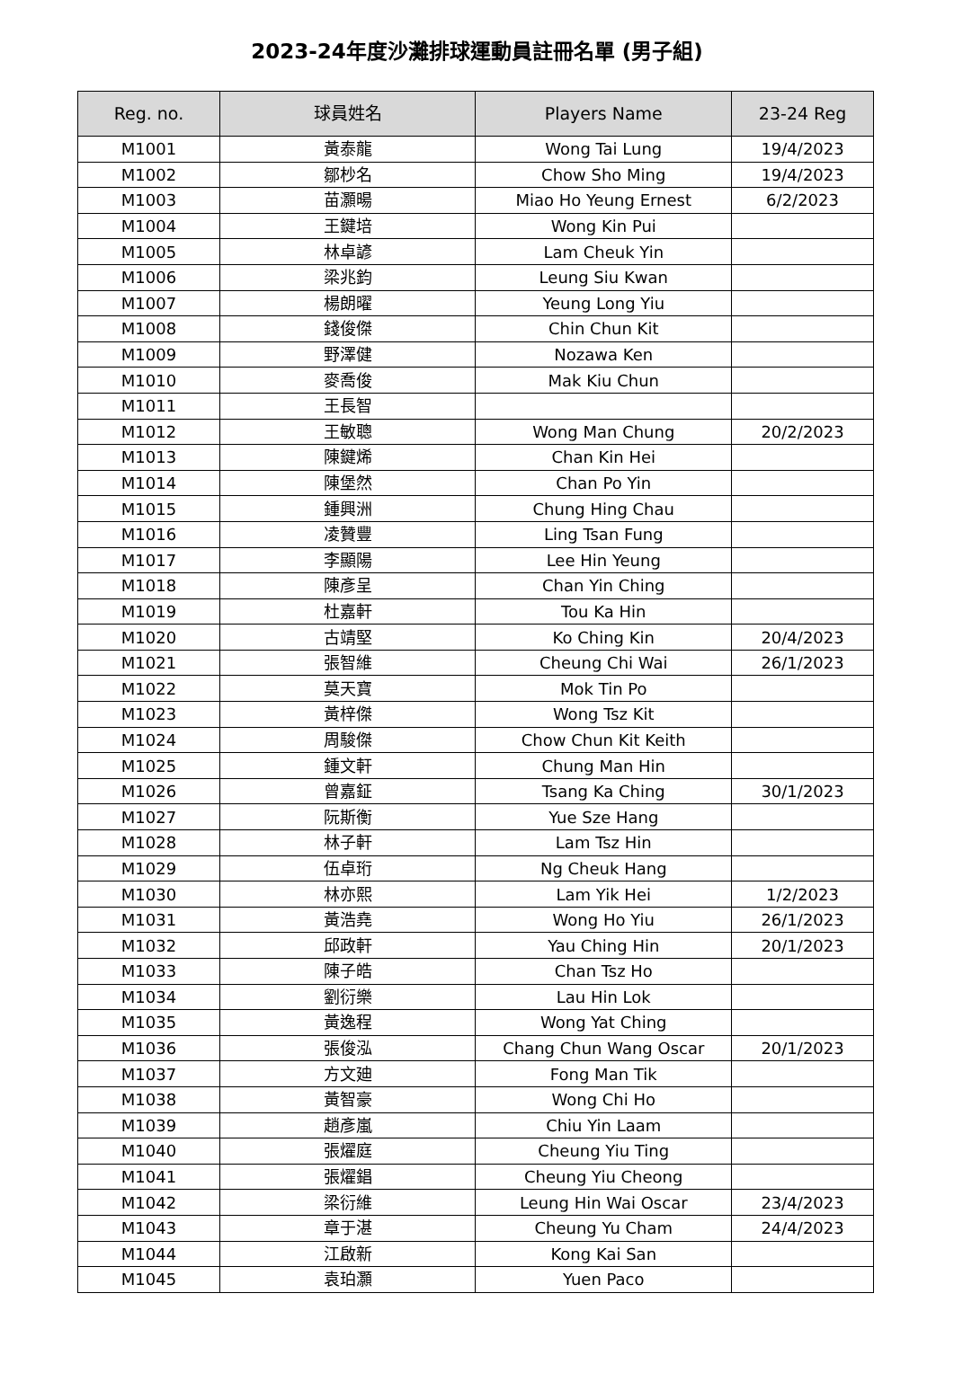2023-24年度沙灘排球運動員註冊名單 (男子組)
| Reg. no. | 球員姓名 | Players Name | 23-24 Reg |
| --- | --- | --- | --- |
| M1001 | 黃泰龍 | Wong Tai Lung | 19/4/2023 |
| M1002 | 鄒杪名 | Chow Sho Ming | 19/4/2023 |
| M1003 | 苗灝暘 | Miao Ho Yeung Ernest | 6/2/2023 |
| M1004 | 王鍵培 | Wong Kin Pui | |
| M1005 | 林卓諺 | Lam Cheuk Yin | |
| M1006 | 梁兆鈞 | Leung Siu Kwan | |
| M1007 | 楊朗曜 | Yeung Long Yiu | |
| M1008 | 錢俊傑 | Chin Chun Kit | |
| M1009 | 野澤健 | Nozawa Ken | |
| M1010 | 麥喬俊 | Mak Kiu Chun | |
| M1011 | 王長智 | | |
| M1012 | 王敏聰 | Wong Man Chung | 20/2/2023 |
| M1013 | 陳鍵烯 | Chan Kin Hei | |
| M1014 | 陳堡然 | Chan Po Yin | |
| M1015 | 鍾興洲 | Chung Hing Chau | |
| M1016 | 凌贊豐 | Ling Tsan Fung | |
| M1017 | 李顯陽 | Lee Hin Yeung | |
| M1018 | 陳彥呈 | Chan Yin Ching | |
| M1019 | 杜嘉軒 | Tou Ka Hin | |
| M1020 | 古靖堅 | Ko Ching Kin | 20/4/2023 |
| M1021 | 張智維 | Cheung Chi Wai | 26/1/2023 |
| M1022 | 莫天寶 | Mok Tin Po | |
| M1023 | 黃梓傑 | Wong Tsz Kit | |
| M1024 | 周駿傑 | Chow Chun Kit Keith | |
| M1025 | 鍾文軒 | Chung Man Hin | |
| M1026 | 曾嘉鉦 | Tsang Ka Ching | 30/1/2023 |
| M1027 | 阮斯衡 | Yue Sze Hang | |
| M1028 | 林子軒 | Lam Tsz Hin | |
| M1029 | 伍卓珩 | Ng Cheuk Hang | |
| M1030 | 林亦熙 | Lam Yik Hei | 1/2/2023 |
| M1031 | 黃浩堯 | Wong Ho Yiu | 26/1/2023 |
| M1032 | 邱政軒 | Yau Ching Hin | 20/1/2023 |
| M1033 | 陳子皓 | Chan Tsz Ho | |
| M1034 | 劉衍樂 | Lau Hin Lok | |
| M1035 | 黃逸程 | Wong Yat Ching | |
| M1036 | 張俊泓 | Chang Chun Wang Oscar | 20/1/2023 |
| M1037 | 方文廸 | Fong Man Tik | |
| M1038 | 黃智豪 | Wong Chi Ho | |
| M1039 | 趙彥嵐 | Chiu Yin Laam | |
| M1040 | 張燿庭 | Cheung Yiu Ting | |
| M1041 | 張燿錩 | Cheung Yiu Cheong | |
| M1042 | 梁衍維 | Leung Hin Wai Oscar | 23/4/2023 |
| M1043 | 章于湛 | Cheung Yu Cham | 24/4/2023 |
| M1044 | 江啟新 | Kong Kai San | |
| M1045 | 袁珀灝 | Yuen Paco | |